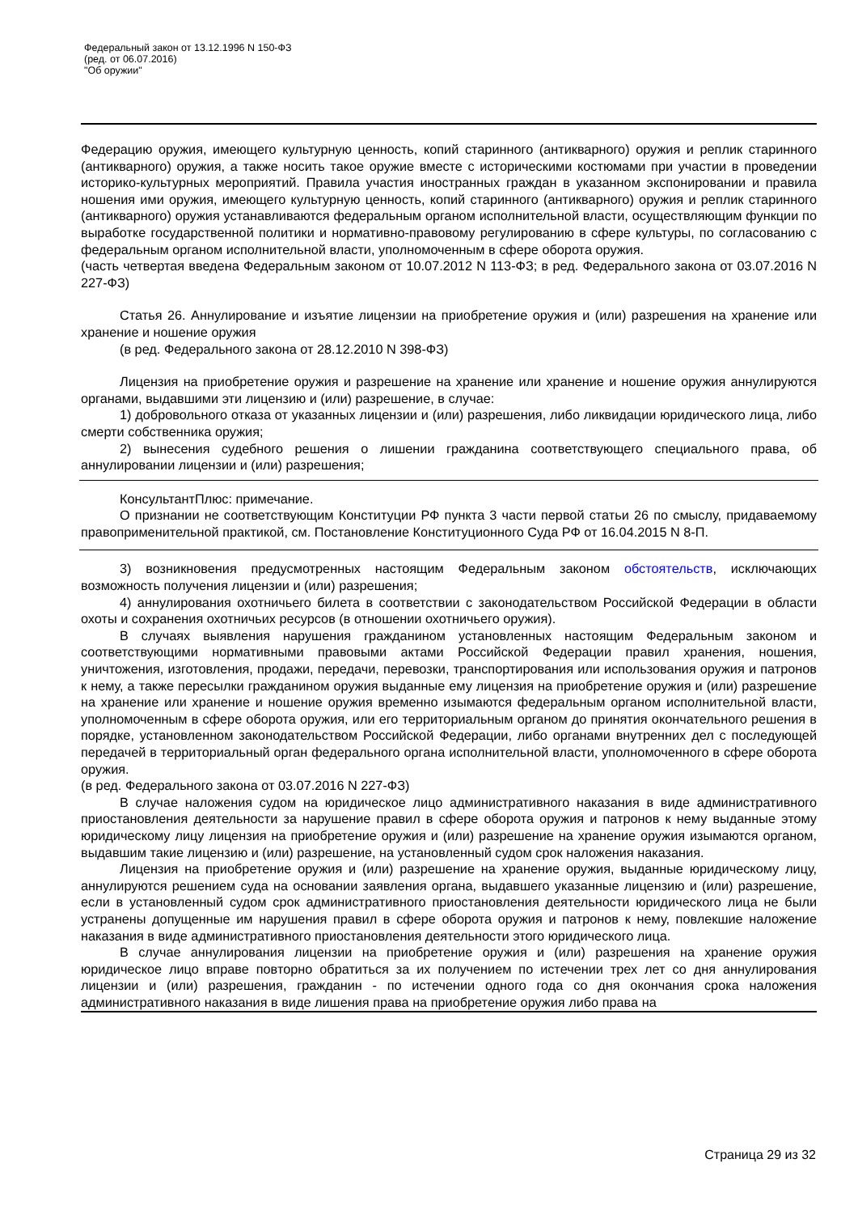Федеральный закон от 13.12.1996 N 150-ФЗ
(ред. от 06.07.2016)
"Об оружии"
Федерацию оружия, имеющего культурную ценность, копий старинного (антикварного) оружия и реплик старинного (антикварного) оружия, а также носить такое оружие вместе с историческими костюмами при участии в проведении историко-культурных мероприятий. Правила участия иностранных граждан в указанном экспонировании и правила ношения ими оружия, имеющего культурную ценность, копий старинного (антикварного) оружия и реплик старинного (антикварного) оружия устанавливаются федеральным органом исполнительной власти, осуществляющим функции по выработке государственной политики и нормативно-правовому регулированию в сфере культуры, по согласованию с федеральным органом исполнительной власти, уполномоченным в сфере оборота оружия.
(часть четвертая введена Федеральным законом от 10.07.2012 N 113-ФЗ; в ред. Федерального закона от 03.07.2016 N 227-ФЗ)
Статья 26. Аннулирование и изъятие лицензии на приобретение оружия и (или) разрешения на хранение или хранение и ношение оружия
(в ред. Федерального закона от 28.12.2010 N 398-ФЗ)
Лицензия на приобретение оружия и разрешение на хранение или хранение и ношение оружия аннулируются органами, выдавшими эти лицензию и (или) разрешение, в случае:
1) добровольного отказа от указанных лицензии и (или) разрешения, либо ликвидации юридического лица, либо смерти собственника оружия;
2) вынесения судебного решения о лишении гражданина соответствующего специального права, об аннулировании лицензии и (или) разрешения;
КонсультантПлюс: примечание.
О признании не соответствующим Конституции РФ пункта 3 части первой статьи 26 по смыслу, придаваемому правоприменительной практикой, см. Постановление Конституционного Суда РФ от 16.04.2015 N 8-П.
3) возникновения предусмотренных настоящим Федеральным законом обстоятельств, исключающих возможность получения лицензии и (или) разрешения;
4) аннулирования охотничьего билета в соответствии с законодательством Российской Федерации в области охоты и сохранения охотничьих ресурсов (в отношении охотничьего оружия).
В случаях выявления нарушения гражданином установленных настоящим Федеральным законом и соответствующими нормативными правовыми актами Российской Федерации правил хранения, ношения, уничтожения, изготовления, продажи, передачи, перевозки, транспортирования или использования оружия и патронов к нему, а также пересылки гражданином оружия выданные ему лицензия на приобретение оружия и (или) разрешение на хранение или хранение и ношение оружия временно изымаются федеральным органом исполнительной власти, уполномоченным в сфере оборота оружия, или его территориальным органом до принятия окончательного решения в порядке, установленном законодательством Российской Федерации, либо органами внутренних дел с последующей передачей в территориальный орган федерального органа исполнительной власти, уполномоченного в сфере оборота оружия.
(в ред. Федерального закона от 03.07.2016 N 227-ФЗ)
В случае наложения судом на юридическое лицо административного наказания в виде административного приостановления деятельности за нарушение правил в сфере оборота оружия и патронов к нему выданные этому юридическому лицу лицензия на приобретение оружия и (или) разрешение на хранение оружия изымаются органом, выдавшим такие лицензию и (или) разрешение, на установленный судом срок наложения наказания.
Лицензия на приобретение оружия и (или) разрешение на хранение оружия, выданные юридическому лицу, аннулируются решением суда на основании заявления органа, выдавшего указанные лицензию и (или) разрешение, если в установленный судом срок административного приостановления деятельности юридического лица не были устранены допущенные им нарушения правил в сфере оборота оружия и патронов к нему, повлекшие наложение наказания в виде административного приостановления деятельности этого юридического лица.
В случае аннулирования лицензии на приобретение оружия и (или) разрешения на хранение оружия юридическое лицо вправе повторно обратиться за их получением по истечении трех лет со дня аннулирования лицензии и (или) разрешения, гражданин - по истечении одного года со дня окончания срока наложения административного наказания в виде лишения права на приобретение оружия либо права на
Страница 29 из 32